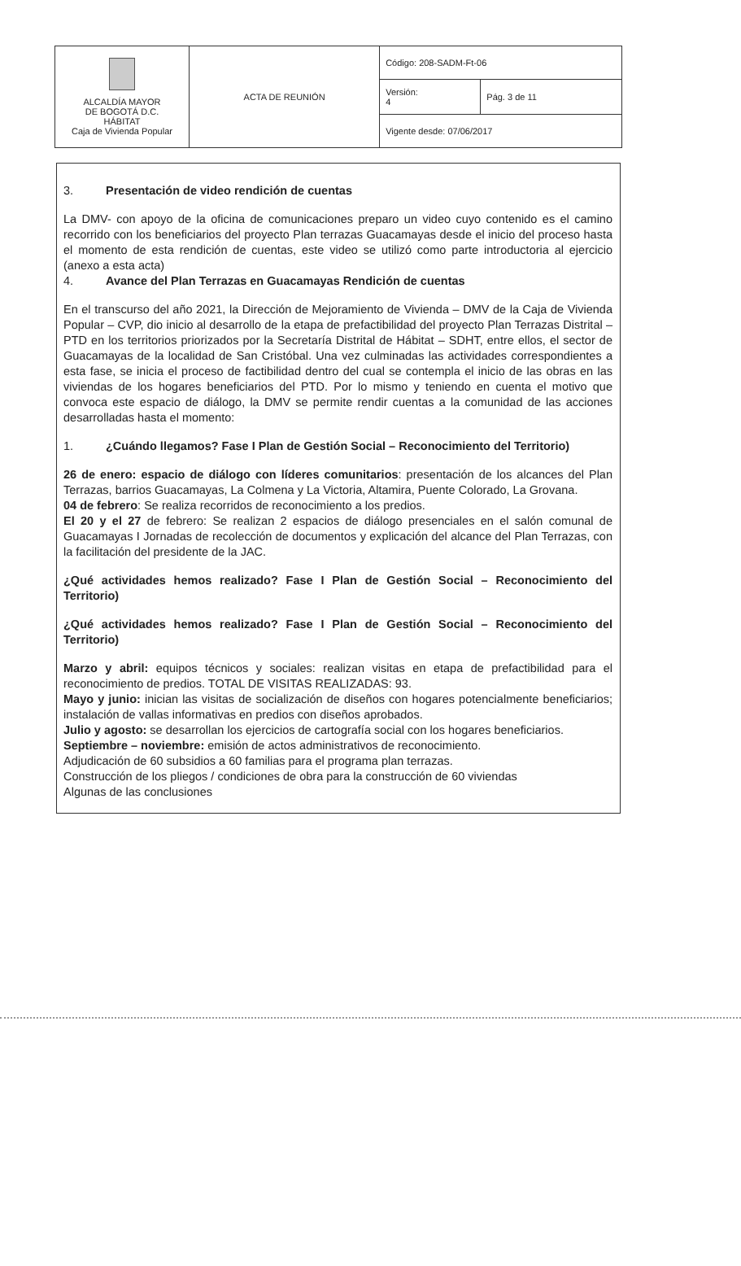| ALCALDÍA MAYOR DE BOGOTÁ D.C. HÁBITAT Caja de Vivienda Popular | ACTA DE REUNIÓN | Código: 208-SADM-Ft-06 | |
| | | Versión: 4 | Pág. 3 de 11 |
| | | Vigente desde: 07/06/2017 | |
3. Presentación de video rendición de cuentas
La DMV- con apoyo de la oficina de comunicaciones preparo un video cuyo contenido es el camino recorrido con los beneficiarios del proyecto Plan terrazas Guacamayas desde el inicio del proceso hasta el momento de esta rendición de cuentas, este video se utilizó como parte introductoria al ejercicio (anexo a esta acta)
4. Avance del Plan Terrazas en Guacamayas Rendición de cuentas
En el transcurso del año 2021, la Dirección de Mejoramiento de Vivienda – DMV de la Caja de Vivienda Popular – CVP, dio inicio al desarrollo de la etapa de prefactibilidad del proyecto Plan Terrazas Distrital – PTD en los territorios priorizados por la Secretaría Distrital de Hábitat – SDHT, entre ellos, el sector de Guacamayas de la localidad de San Cristóbal. Una vez culminadas las actividades correspondientes a esta fase, se inicia el proceso de factibilidad dentro del cual se contempla el inicio de las obras en las viviendas de los hogares beneficiarios del PTD. Por lo mismo y teniendo en cuenta el motivo que convoca este espacio de diálogo, la DMV se permite rendir cuentas a la comunidad de las acciones desarrolladas hasta el momento:
1. ¿Cuándo llegamos? Fase I Plan de Gestión Social – Reconocimiento del Territorio)
26 de enero: espacio de diálogo con líderes comunitarios: presentación de los alcances del Plan Terrazas, barrios Guacamayas, La Colmena y La Victoria, Altamira, Puente Colorado, La Grovana.
04 de febrero: Se realiza recorridos de reconocimiento a los predios.
El 20 y el 27 de febrero: Se realizan 2 espacios de diálogo presenciales en el salón comunal de Guacamayas I Jornadas de recolección de documentos y explicación del alcance del Plan Terrazas, con la facilitación del presidente de la JAC.
¿Qué actividades hemos realizado? Fase I Plan de Gestión Social – Reconocimiento del Territorio)
¿Qué actividades hemos realizado? Fase I Plan de Gestión Social – Reconocimiento del Territorio)
Marzo y abril: equipos técnicos y sociales: realizan visitas en etapa de prefactibilidad para el reconocimiento de predios. TOTAL DE VISITAS REALIZADAS: 93.
Mayo y junio: inician las visitas de socialización de diseños con hogares potencialmente beneficiarios; instalación de vallas informativas en predios con diseños aprobados.
Julio y agosto: se desarrollan los ejercicios de cartografía social con los hogares beneficiarios.
Septiembre – noviembre: emisión de actos administrativos de reconocimiento.
Adjudicación de 60 subsidios a 60 familias para el programa plan terrazas.
Construcción de los pliegos / condiciones de obra para la construcción de 60 viviendas
Algunas de las conclusiones